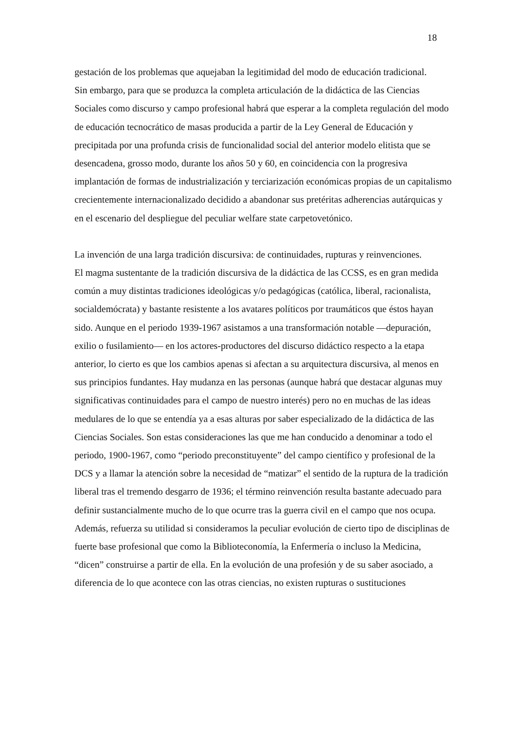18
gestación de los problemas que aquejaban la legitimidad del modo de educación tradicional.
Sin embargo, para que se produzca la completa articulación de la didáctica de las Ciencias Sociales como discurso y campo profesional habrá que esperar a la completa regulación del modo de educación tecnocrático de masas producida a partir de la Ley General de Educación y precipitada por una profunda crisis de funcionalidad social del anterior modelo elitista que se desencadena, grosso modo, durante los años 50 y 60, en coincidencia con la progresiva implantación de formas de industrialización y terciarización económicas propias de un capitalismo crecientemente internacionalizado decidido a abandonar sus pretéritas adherencias autárquicas y en el escenario del despliegue del peculiar welfare state carpetovetónico.
La invención de una larga tradición discursiva: de continuidades, rupturas y reinvenciones.
El magma sustentante de la tradición discursiva de la didáctica de las CCSS, es en gran medida común a muy distintas tradiciones ideológicas y/o pedagógicas (católica, liberal, racionalista, socialdemócrata) y bastante resistente a los avatares políticos por traumáticos que éstos hayan sido. Aunque en el periodo 1939-1967 asistamos a una transformación notable —depuración, exilio o fusilamiento— en los actores-productores del discurso didáctico respecto a la etapa anterior, lo cierto es que los cambios apenas si afectan a su arquitectura discursiva, al menos en sus principios fundantes. Hay mudanza en las personas (aunque habrá que destacar algunas muy significativas continuidades para el campo de nuestro interés) pero no en muchas de las ideas medulares de lo que se entendía ya a esas alturas por saber especializado de la didáctica de las Ciencias Sociales. Son estas consideraciones las que me han conducido a denominar a todo el periodo, 1900-1967, como “periodo preconstituyente” del campo científico y profesional de la DCS y a llamar la atención sobre la necesidad de “matizar” el sentido de la ruptura de la tradición liberal tras el tremendo desgarro de 1936; el término reinvención resulta bastante adecuado para definir sustancialmente mucho de lo que ocurre tras la guerra civil en el campo que nos ocupa. Además, refuerza su utilidad si consideramos la peculiar evolución de cierto tipo de disciplinas de fuerte base profesional que como la Biblioteconomía, la Enfermería o incluso la Medicina, “dicen” construirse a partir de ella. En la evolución de una profesión y de su saber asociado, a diferencia de lo que acontece con las otras ciencias, no existen rupturas o sustituciones